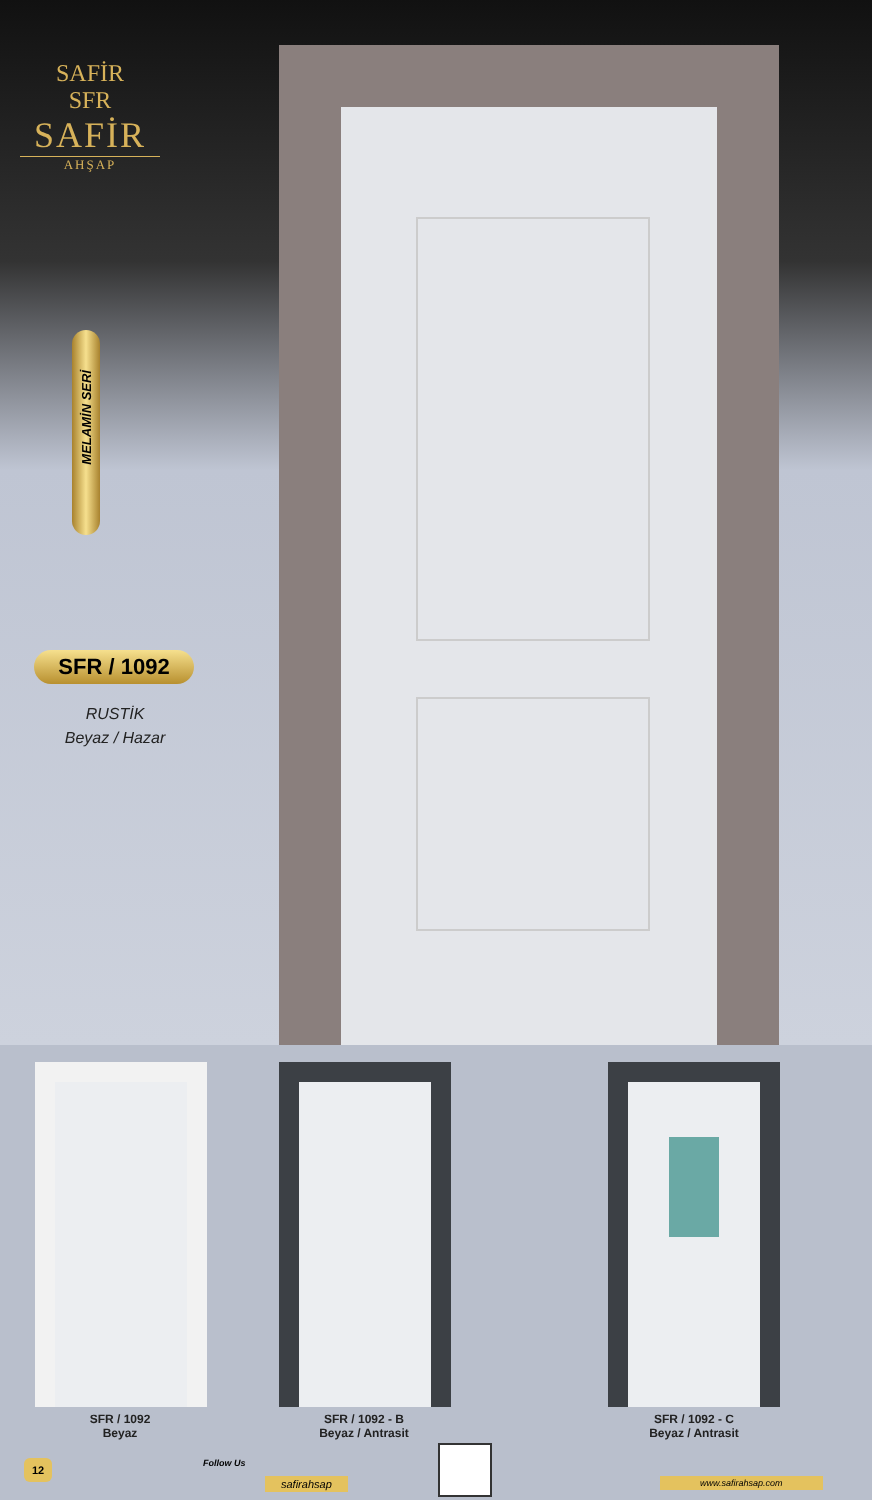SAFİR
SFR
SAFİR
AHŞAP
MELAMİN SERİ
SFR / 1092
RUSTİK
Beyaz / Hazar
SFR / 1092
Beyaz
SFR / 1092 - B
Beyaz / Antrasit
SFR / 1092 - C
Beyaz / Antrasit
12 Follow Us
safirahsap www.safirahsap.com